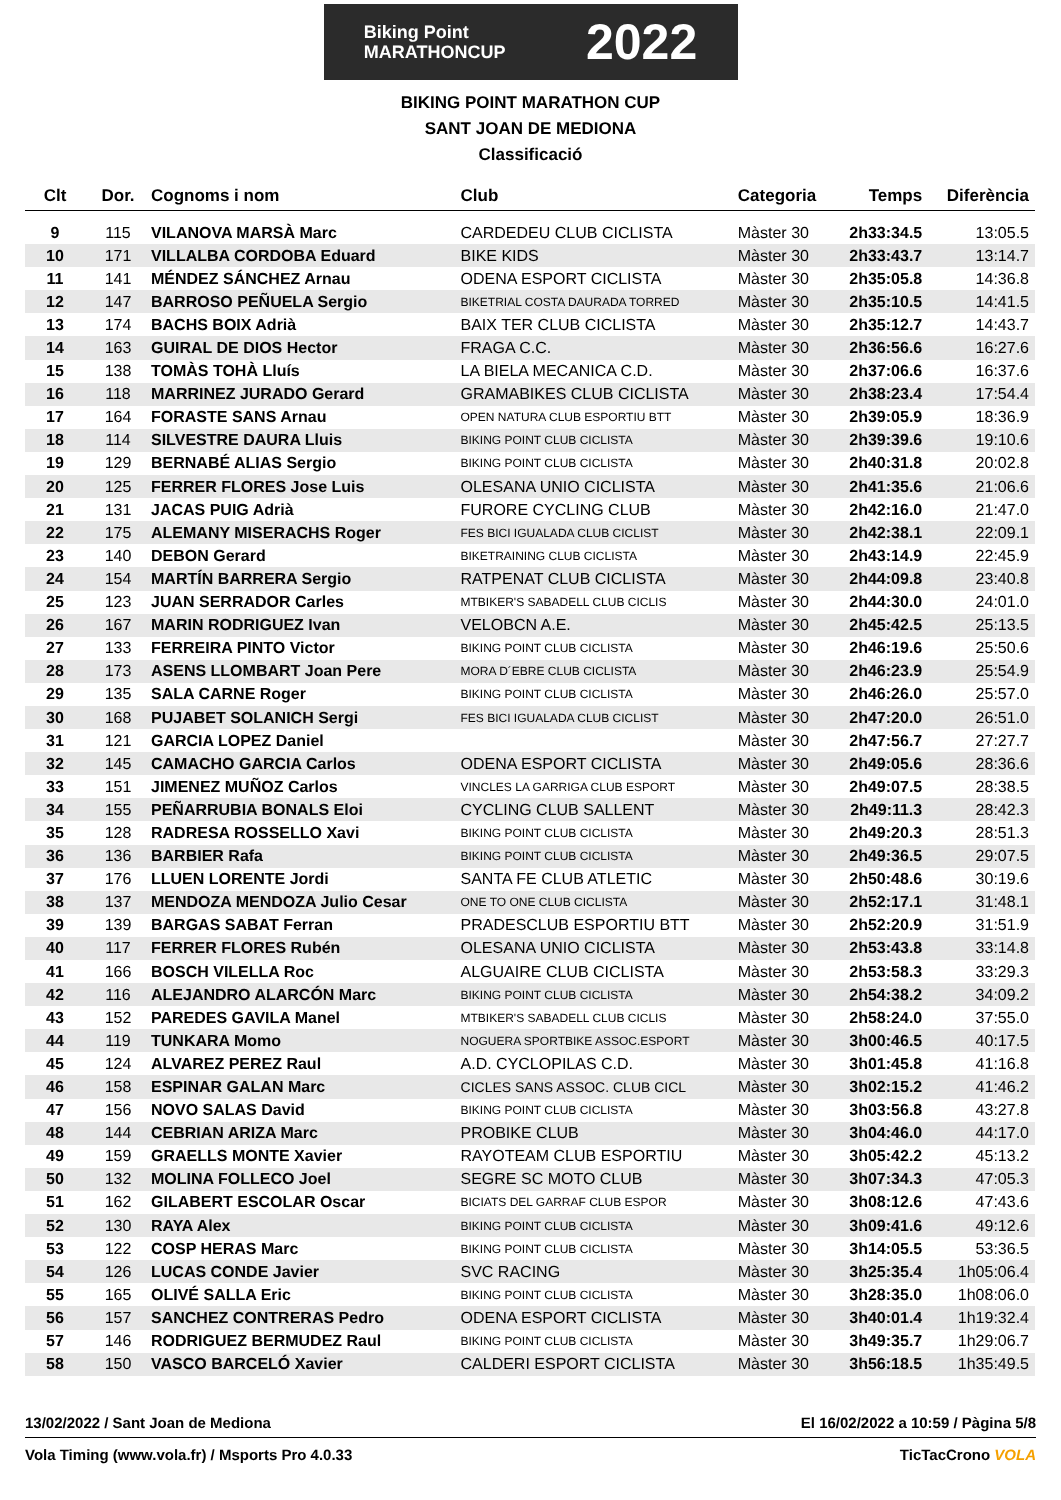Biking Point
MARATHONCUP
2022
BIKING POINT MARATHON CUP
SANT JOAN DE MEDIONA
Classificació
| Clt | Dor. | Cognoms i nom | Club | Categoria | Temps | Diferència |
| --- | --- | --- | --- | --- | --- | --- |
| 9 | 115 | VILANOVA MARSÀ Marc | CARDEDEU CLUB CICLISTA | Màster 30 | 2h33:34.5 | 13:05.5 |
| 10 | 171 | VILLALBA CORDOBA Eduard | BIKE KIDS | Màster 30 | 2h33:43.7 | 13:14.7 |
| 11 | 141 | MÉNDEZ SÁNCHEZ Arnau | ODENA ESPORT CICLISTA | Màster 30 | 2h35:05.8 | 14:36.8 |
| 12 | 147 | BARROSO PEÑUELA Sergio | BIKETRIAL COSTA DAURADA TORRED | Màster 30 | 2h35:10.5 | 14:41.5 |
| 13 | 174 | BACHS BOIX Adrià | BAIX TER CLUB CICLISTA | Màster 30 | 2h35:12.7 | 14:43.7 |
| 14 | 163 | GUIRAL DE DIOS Hector | FRAGA C.C. | Màster 30 | 2h36:56.6 | 16:27.6 |
| 15 | 138 | TOMÀS TOHÀ Lluís | LA BIELA MECANICA C.D. | Màster 30 | 2h37:06.6 | 16:37.6 |
| 16 | 118 | MARRINEZ JURADO Gerard | GRAMABIKES CLUB CICLISTA | Màster 30 | 2h38:23.4 | 17:54.4 |
| 17 | 164 | FORASTE SANS Arnau | OPEN NATURA CLUB ESPORTIU BTT | Màster 30 | 2h39:05.9 | 18:36.9 |
| 18 | 114 | SILVESTRE DAURA Lluis | BIKING POINT CLUB CICLISTA | Màster 30 | 2h39:39.6 | 19:10.6 |
| 19 | 129 | BERNABÉ ALIAS Sergio | BIKING POINT CLUB CICLISTA | Màster 30 | 2h40:31.8 | 20:02.8 |
| 20 | 125 | FERRER FLORES Jose Luis | OLESANA UNIO CICLISTA | Màster 30 | 2h41:35.6 | 21:06.6 |
| 21 | 131 | JACAS PUIG Adrià | FURORE CYCLING CLUB | Màster 30 | 2h42:16.0 | 21:47.0 |
| 22 | 175 | ALEMANY MISERACHS Roger | FES BICI IGUALADA CLUB CICLIST | Màster 30 | 2h42:38.1 | 22:09.1 |
| 23 | 140 | DEBON Gerard | BIKETRAINING CLUB CICLISTA | Màster 30 | 2h43:14.9 | 22:45.9 |
| 24 | 154 | MARTÍN BARRERA Sergio | RATPENAT CLUB CICLISTA | Màster 30 | 2h44:09.8 | 23:40.8 |
| 25 | 123 | JUAN SERRADOR Carles | MTBIKER'S SABADELL CLUB CICLIS | Màster 30 | 2h44:30.0 | 24:01.0 |
| 26 | 167 | MARIN RODRIGUEZ Ivan | VELOBCN A.E. | Màster 30 | 2h45:42.5 | 25:13.5 |
| 27 | 133 | FERREIRA PINTO Victor | BIKING POINT CLUB CICLISTA | Màster 30 | 2h46:19.6 | 25:50.6 |
| 28 | 173 | ASENS LLOMBART Joan Pere | MORA D´EBRE CLUB CICLISTA | Màster 30 | 2h46:23.9 | 25:54.9 |
| 29 | 135 | SALA CARNE Roger | BIKING POINT CLUB CICLISTA | Màster 30 | 2h46:26.0 | 25:57.0 |
| 30 | 168 | PUJABET SOLANICH Sergi | FES BICI IGUALADA CLUB CICLIST | Màster 30 | 2h47:20.0 | 26:51.0 |
| 31 | 121 | GARCIA LOPEZ Daniel | | Màster 30 | 2h47:56.7 | 27:27.7 |
| 32 | 145 | CAMACHO GARCIA Carlos | ODENA ESPORT CICLISTA | Màster 30 | 2h49:05.6 | 28:36.6 |
| 33 | 151 | JIMENEZ MUÑOZ Carlos | VINCLES LA GARRIGA CLUB ESPORT | Màster 30 | 2h49:07.5 | 28:38.5 |
| 34 | 155 | PEÑARRUBIA BONALS Eloi | CYCLING CLUB SALLENT | Màster 30 | 2h49:11.3 | 28:42.3 |
| 35 | 128 | RADRESA ROSSELLO Xavi | BIKING POINT CLUB CICLISTA | Màster 30 | 2h49:20.3 | 28:51.3 |
| 36 | 136 | BARBIER Rafa | BIKING POINT CLUB CICLISTA | Màster 30 | 2h49:36.5 | 29:07.5 |
| 37 | 176 | LLUEN LORENTE Jordi | SANTA FE CLUB ATLETIC | Màster 30 | 2h50:48.6 | 30:19.6 |
| 38 | 137 | MENDOZA MENDOZA Julio Cesar | ONE TO ONE CLUB CICLISTA | Màster 30 | 2h52:17.1 | 31:48.1 |
| 39 | 139 | BARGAS SABAT Ferran | PRADESCLUB ESPORTIU BTT | Màster 30 | 2h52:20.9 | 31:51.9 |
| 40 | 117 | FERRER FLORES Rubén | OLESANA UNIO CICLISTA | Màster 30 | 2h53:43.8 | 33:14.8 |
| 41 | 166 | BOSCH VILELLA Roc | ALGUAIRE CLUB CICLISTA | Màster 30 | 2h53:58.3 | 33:29.3 |
| 42 | 116 | ALEJANDRO ALARCÓN Marc | BIKING POINT CLUB CICLISTA | Màster 30 | 2h54:38.2 | 34:09.2 |
| 43 | 152 | PAREDES GAVILA Manel | MTBIKER'S SABADELL CLUB CICLIS | Màster 30 | 2h58:24.0 | 37:55.0 |
| 44 | 119 | TUNKARA Momo | NOGUERA SPORTBIKE ASSOC.ESPORT | Màster 30 | 3h00:46.5 | 40:17.5 |
| 45 | 124 | ALVAREZ PEREZ Raul | A.D. CYCLOPILAS C.D. | Màster 30 | 3h01:45.8 | 41:16.8 |
| 46 | 158 | ESPINAR GALAN Marc | CICLES SANS ASSOC. CLUB CICL | Màster 30 | 3h02:15.2 | 41:46.2 |
| 47 | 156 | NOVO SALAS David | BIKING POINT CLUB CICLISTA | Màster 30 | 3h03:56.8 | 43:27.8 |
| 48 | 144 | CEBRIAN ARIZA Marc | PROBIKE CLUB | Màster 30 | 3h04:46.0 | 44:17.0 |
| 49 | 159 | GRAELLS MONTE Xavier | RAYOTEAM CLUB ESPORTIU | Màster 30 | 3h05:42.2 | 45:13.2 |
| 50 | 132 | MOLINA FOLLECO Joel | SEGRE SC MOTO CLUB | Màster 30 | 3h07:34.3 | 47:05.3 |
| 51 | 162 | GILABERT ESCOLAR Oscar | BICIATS DEL GARRAF CLUB ESPOR | Màster 30 | 3h08:12.6 | 47:43.6 |
| 52 | 130 | RAYA Alex | BIKING POINT CLUB CICLISTA | Màster 30 | 3h09:41.6 | 49:12.6 |
| 53 | 122 | COSP HERAS Marc | BIKING POINT CLUB CICLISTA | Màster 30 | 3h14:05.5 | 53:36.5 |
| 54 | 126 | LUCAS CONDE Javier | SVC RACING | Màster 30 | 3h25:35.4 | 1h05:06.4 |
| 55 | 165 | OLIVÉ SALLA Eric | BIKING POINT CLUB CICLISTA | Màster 30 | 3h28:35.0 | 1h08:06.0 |
| 56 | 157 | SANCHEZ CONTRERAS Pedro | ODENA ESPORT CICLISTA | Màster 30 | 3h40:01.4 | 1h19:32.4 |
| 57 | 146 | RODRIGUEZ BERMUDEZ Raul | BIKING POINT CLUB CICLISTA | Màster 30 | 3h49:35.7 | 1h29:06.7 |
| 58 | 150 | VASCO BARCELÓ Xavier | CALDERI ESPORT CICLISTA | Màster 30 | 3h56:18.5 | 1h35:49.5 |
13/02/2022 / Sant Joan de Mediona El 16/02/2022 a 10:59 / Pàgina 5/8
Vola Timing (www.vola.fr) / Msports Pro 4.0.33 TicTacCrono VOLA